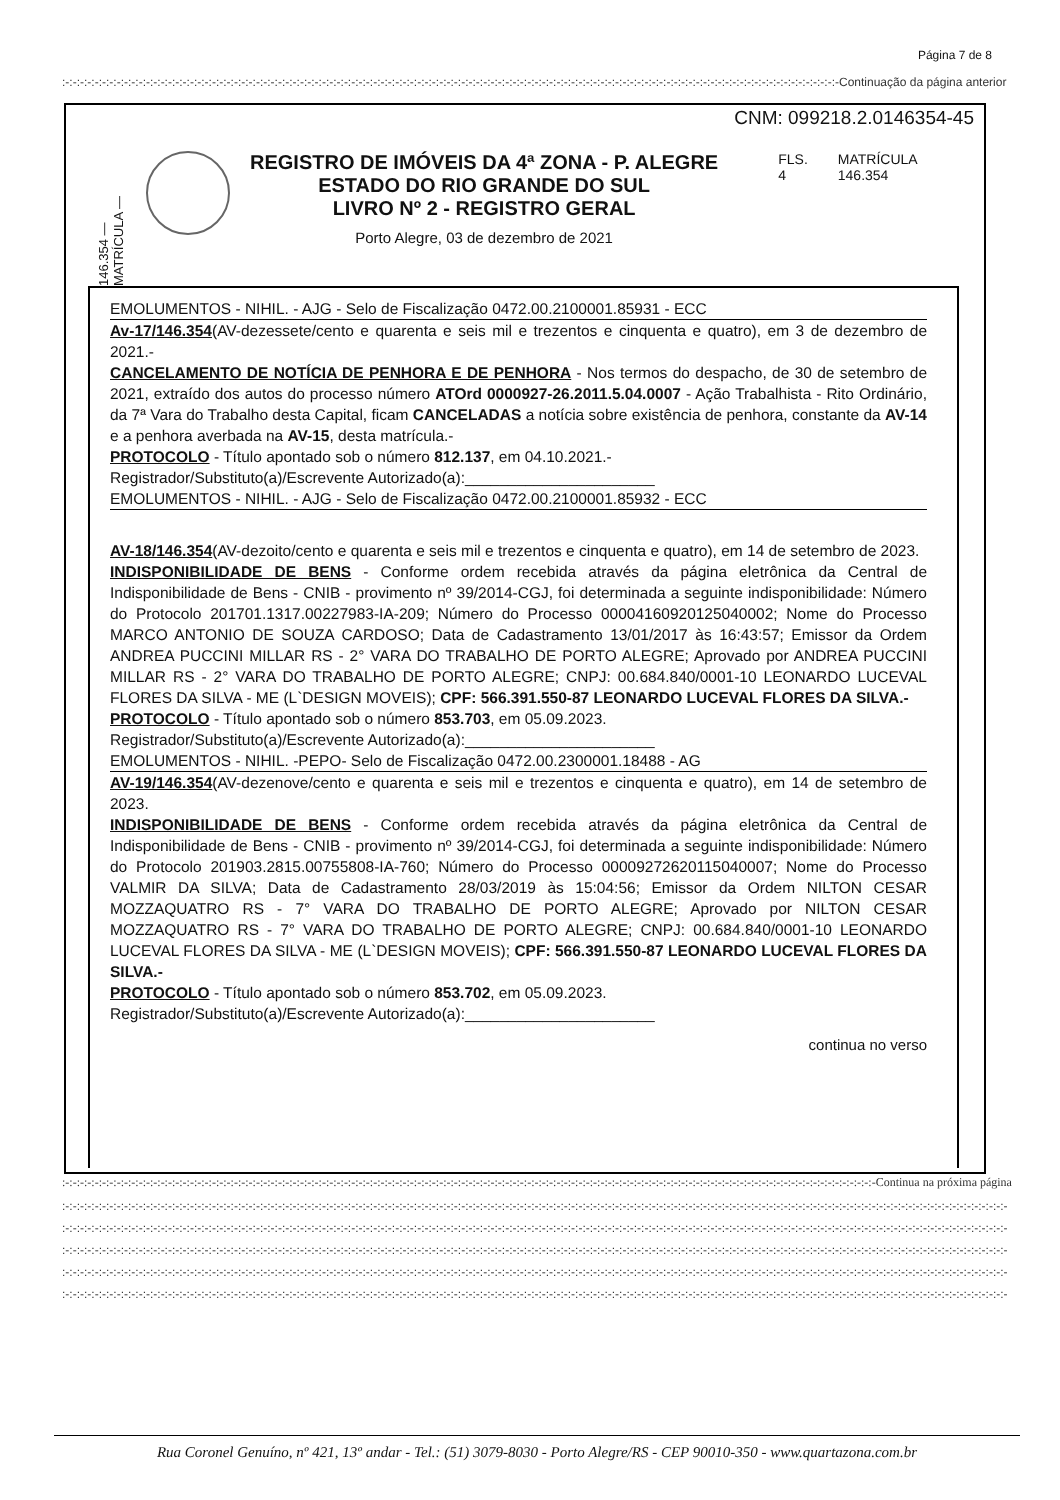Página 7 de 8
:-:-:-:-:-:-:-:-:-:-:-:-:-:-:-:-:-:-:-:-:-:-:-:-:-:-:-:-:-:-:-:-:-:-:-:-:-:-:-:-:-:-:-:-:-:-:-:-:-:-:-:-:-:-:-:-:-:-:-:-:-:-:-:-:-:-:-:-:-:-:-:-:-:-:-:-:-:-:-:-:-:-:-:-:-:-:-:-:-:-:-:-:-:-:-:-:-:-:-:-:-:-:-:-:-:-Continuação da página anterior
CNM: 099218.2.0146354-45
146.354 — MATRÍCULA —
REGISTRO DE IMÓVEIS DA 4ª ZONA - P. ALEGRE
ESTADO DO RIO GRANDE DO SUL
LIVRO Nº 2 - REGISTRO GERAL
Porto Alegre, 03 de dezembro de 2021
FLS.
4
MATRÍCULA
146.354
EMOLUMENTOS - NIHIL. - AJG - Selo de Fiscalização 0472.00.2100001.85931 - ECC
Av-17/146.354(AV-dezessete/cento e quarenta e seis mil e trezentos e cinquenta e quatro), em 3 de dezembro de 2021.-
CANCELAMENTO DE NOTÍCIA DE PENHORA E DE PENHORA - Nos termos do despacho, de 30 de setembro de 2021, extraído dos autos do processo número ATOrd 0000927-26.2011.5.04.0007 - Ação Trabalhista - Rito Ordinário, da 7ª Vara do Trabalho desta Capital, ficam CANCELADAS a notícia sobre existência de penhora, constante da AV-14 e a penhora averbada na AV-15, desta matrícula.-
PROTOCOLO - Título apontado sob o número 812.137, em 04.10.2021.-
Registrador/Substituto(a)/Escrevente Autorizado(a):______________________
EMOLUMENTOS - NIHIL. - AJG - Selo de Fiscalização 0472.00.2100001.85932 - ECC
AV-18/146.354(AV-dezoito/cento e quarenta e seis mil e trezentos e cinquenta e quatro), em 14 de setembro de 2023.
INDISPONIBILIDADE DE BENS - Conforme ordem recebida através da página eletrônica da Central de Indisponibilidade de Bens - CNIB - provimento nº 39/2014-CGJ, foi determinada a seguinte indisponibilidade: Número do Protocolo 201701.1317.00227983-IA-209; Número do Processo 00004160920125040002; Nome do Processo MARCO ANTONIO DE SOUZA CARDOSO; Data de Cadastramento 13/01/2017 às 16:43:57; Emissor da Ordem ANDREA PUCCINI MILLAR RS - 2° VARA DO TRABALHO DE PORTO ALEGRE; Aprovado por ANDREA PUCCINI MILLAR RS - 2° VARA DO TRABALHO DE PORTO ALEGRE; CNPJ: 00.684.840/0001-10 LEONARDO LUCEVAL FLORES DA SILVA - ME (L`DESIGN MOVEIS); CPF: 566.391.550-87 LEONARDO LUCEVAL FLORES DA SILVA.-
PROTOCOLO - Título apontado sob o número 853.703, em 05.09.2023.
Registrador/Substituto(a)/Escrevente Autorizado(a):______________________
EMOLUMENTOS - NIHIL. -PEPO- Selo de Fiscalização 0472.00.2300001.18488 - AG
AV-19/146.354(AV-dezenove/cento e quarenta e seis mil e trezentos e cinquenta e quatro), em 14 de setembro de 2023.
INDISPONIBILIDADE DE BENS - Conforme ordem recebida através da página eletrônica da Central de Indisponibilidade de Bens - CNIB - provimento nº 39/2014-CGJ, foi determinada a seguinte indisponibilidade: Número do Protocolo 201903.2815.00755808-IA-760; Número do Processo 00009272620115040007; Nome do Processo VALMIR DA SILVA; Data de Cadastramento 28/03/2019 às 15:04:56; Emissor da Ordem NILTON CESAR MOZZAQUATRO RS - 7° VARA DO TRABALHO DE PORTO ALEGRE; Aprovado por NILTON CESAR MOZZAQUATRO RS - 7° VARA DO TRABALHO DE PORTO ALEGRE; CNPJ: 00.684.840/0001-10 LEONARDO LUCEVAL FLORES DA SILVA - ME (L`DESIGN MOVEIS); CPF: 566.391.550-87 LEONARDO LUCEVAL FLORES DA SILVA.-
PROTOCOLO - Título apontado sob o número 853.702, em 05.09.2023.
Registrador/Substituto(a)/Escrevente Autorizado(a):______________________
continua no verso
:-:-:-:-:-:-:-:-:-:-:-:-:-:-:-:-:-:-:-:-:-:-:-:-:-:-:-:-:-:-:-:-:-:-:-:-:-:-:-:-:-:-:-:-:-:-:-:-:-:-:-:-:-:-:-:-:-:-:-:-:-:-:-:-:-:-:-:-:-:-:-:-:-:-:-:-:-:-:-:-:-:-:-:-:-:-:-:-:-:-:-:-:-:-:-:-:-:-:-:-:-:-:-:-:-:-:-:-:-:-:-Continua na próxima página
:-:-:-:-:-:-:-:-:-:-:-:-:-:-:-:-:-:-:-:-:-:-:-:-:-:-:-:-:-:-:-:-:-:-:-:-:-:-:-:-:-:-:-:-:-:-:-:-:-:-:-:-:-:-:-:-:-:-:-:-:-:-:-:-:-:-:-:-:-:-:-:-:-:-:-:-:-:-:-:-:-:-:-:-:-:-:-:-:-:-:-:-:-:-:-:-:-:-:-:-:-:-:-:-:-:-:-:-:-:-:-:-:-:-:-:-:-:-:-:-:-:-:-:-:-:-:-:-:-
:-:-:-:-:-:-:-:-:-:-:-:-:-:-:-:-:-:-:-:-:-:-:-:-:-:-:-:-:-:-:-:-:-:-:-:-:-:-:-:-:-:-:-:-:-:-:-:-:-:-:-:-:-:-:-:-:-:-:-:-:-:-:-:-:-:-:-:-:-:-:-:-:-:-:-:-:-:-:-:-:-:-:-:-:-:-:-:-:-:-:-:-:-:-:-:-:-:-:-:-:-:-:-:-:-:-:-:-:-:-:-:-:-:-:-:-:-:-:-:-:-:-:-:-:-:-:-:-:-
:-:-:-:-:-:-:-:-:-:-:-:-:-:-:-:-:-:-:-:-:-:-:-:-:-:-:-:-:-:-:-:-:-:-:-:-:-:-:-:-:-:-:-:-:-:-:-:-:-:-:-:-:-:-:-:-:-:-:-:-:-:-:-:-:-:-:-:-:-:-:-:-:-:-:-:-:-:-:-:-:-:-:-:-:-:-:-:-:-:-:-:-:-:-:-:-:-:-:-:-:-:-:-:-:-:-:-:-:-:-:-:-:-:-:-:-:-:-:-:-:-:-:-:-:-:-:-:-:-
:-:-:-:-:-:-:-:-:-:-:-:-:-:-:-:-:-:-:-:-:-:-:-:-:-:-:-:-:-:-:-:-:-:-:-:-:-:-:-:-:-:-:-:-:-:-:-:-:-:-:-:-:-:-:-:-:-:-:-:-:-:-:-:-:-:-:-:-:-:-:-:-:-:-:-:-:-:-:-:-:-:-:-:-:-:-:-:-:-:-:-:-:-:-:-:-:-:-:-:-:-:-:-:-:-:-:-:-:-:-:-:-:-:-:-:-:-:-:-:-:-:-:-:-:-:-:-:-:-
:-:-:-:-:-:-:-:-:-:-:-:-:-:-:-:-:-:-:-:-:-:-:-:-:-:-:-:-:-:-:-:-:-:-:-:-:-:-:-:-:-:-:-:-:-:-:-:-:-:-:-:-:-:-:-:-:-:-:-:-:-:-:-:-:-:-:-:-:-:-:-:-:-:-:-:-:-:-:-:-:-:-:-:-:-:-:-:-:-:-:-:-:-:-:-:-:-:-:-:-:-:-:-:-:-:-:-:-:-:-:-:-:-:-:-:-:-:-:-:-:-:-:-:-:-:-:-:-:-
Rua Coronel Genuíno, nº 421, 13º andar - Tel.: (51) 3079-8030 - Porto Alegre/RS - CEP 90010-350 - www.quartazona.com.br